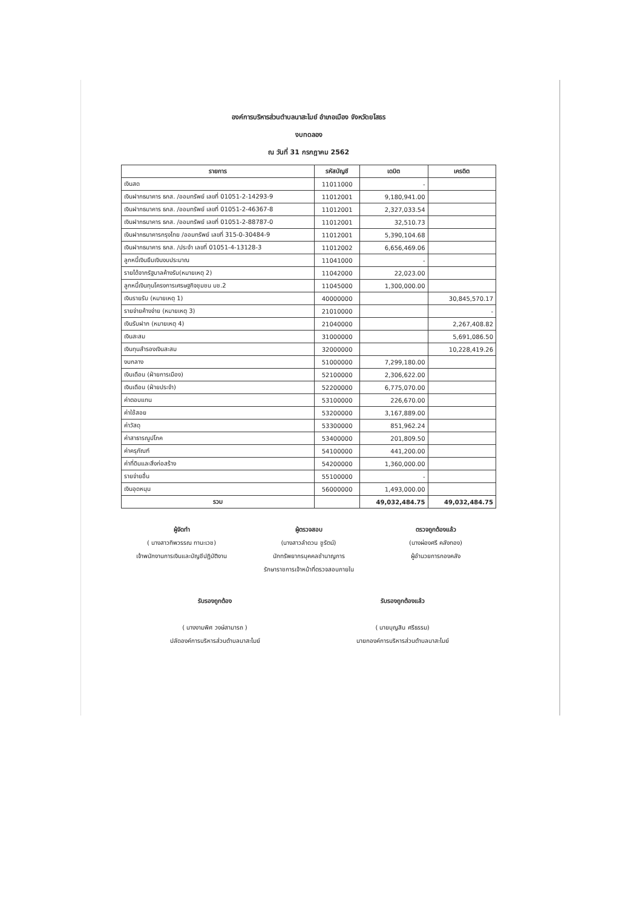องค์การบริหารส่วนตำบลนาสะไมย์ อำเภอเมือง จังหวัดยโสธร
งบทดลอง
ณ วันที่ 31 กรกฎาคม 2562
| รายการ | รหัสบัญชี | เดบิต | เครดิต |
| --- | --- | --- | --- |
| เงินสด | 11011000 | - | |
| เงินฝากธนาคาร ธกส. /ออมทรัพย์ เลขที่ 01051-2-14293-9 | 11012001 | 9,180,941.00 | |
| เงินฝากธนาคาร ธกส. /ออมทรัพย์ เลขที่ 01051-2-46367-8 | 11012001 | 2,327,033.54 | |
| เงินฝากธนาคาร ธกส. /ออมทรัพย์ เลขที่ 01051-2-88787-0 | 11012001 | 32,510.73 | |
| เงินฝากธนาคารกรุงไทย /ออมทรัพย์ เลขที่ 315-0-30484-9 | 11012001 | 5,390,104.68 | |
| เงินฝากธนาคาร ธกส. /ประจำ เลขที่ 01051-4-13128-3 | 11012002 | 6,656,469.06 | |
| ลูกหนี้เงินยืมเงินงบประมาณ | 11041000 | - | |
| รายได้จากรัฐบาลค้างรับ(หมายเหตุ 2) | 11042000 | 22,023.00 | |
| ลูกหนี้เงินทุนโครงการเศรษฐกิจชุมชน บช.2 | 11045000 | 1,300,000.00 | |
| เงินรายรับ (หมายเหตุ 1) | 40000000 | | 30,845,570.17 |
| รายจ่ายค้างจ่าย (หมายเหตุ 3) | 21010000 | | - |
| เงินรับฝาก (หมายเหตุ 4) | 21040000 | | 2,267,408.82 |
| เงินสะสม | 31000000 | | 5,691,086.50 |
| เงินทุนสำรองเงินสะสม | 32000000 | | 10,228,419.26 |
| งบกลาง | 51000000 | 7,299,180.00 | |
| เงินเดือน (ฝ่ายการเมือง) | 52100000 | 2,306,622.00 | |
| เงินเดือน (ฝ่ายประจำ) | 52200000 | 6,775,070.00 | |
| ค่าตอบแทน | 53100000 | 226,670.00 | |
| ค่าใช้สอย | 53200000 | 3,167,889.00 | |
| ค่าวัสดุ | 53300000 | 851,962.24 | |
| ค่าสาธารณูปโภค | 53400000 | 201,809.50 | |
| ค่าครุภัณฑ์ | 54100000 | 441,200.00 | |
| ค่าที่ดินและสิ่งก่อสร้าง | 54200000 | 1,360,000.00 | |
| รายจ่ายอื่น | 55100000 | - | |
| เงินอุดหนุน | 56000000 | 1,493,000.00 | |
| รวม | | 49,032,484.75 | 49,032,484.75 |
ผู้จัดทำ
( นางสาวทิพวรรณ ทานะเวช)
เจ้าพนักงานการเงินและบัญชีปฏิบัติงาน
ผู้ตรวจสอบ
(นางสาวลำดวน ชูรัตน์)
นักทรัพยากรบุคคลชำนาญการ
รักษาราชการเจ้าหน้าที่ตรวจสอบภายใน
ตรวจถูกต้องแล้ว
(นางผ่องศรี คลังทอง)
ผู้อำนวยการกองคลัง
รับรองถูกต้อง
( นางงามพิศ วงษ์สามารถ )
ปลัดองค์การบริหารส่วนตำบลนาสะไมย์
รับรองถูกต้องแล้ว
( นายบุญสิน ศรีธรรม)
นายกองค์การบริหารส่วนตำบลนาสะไมย์